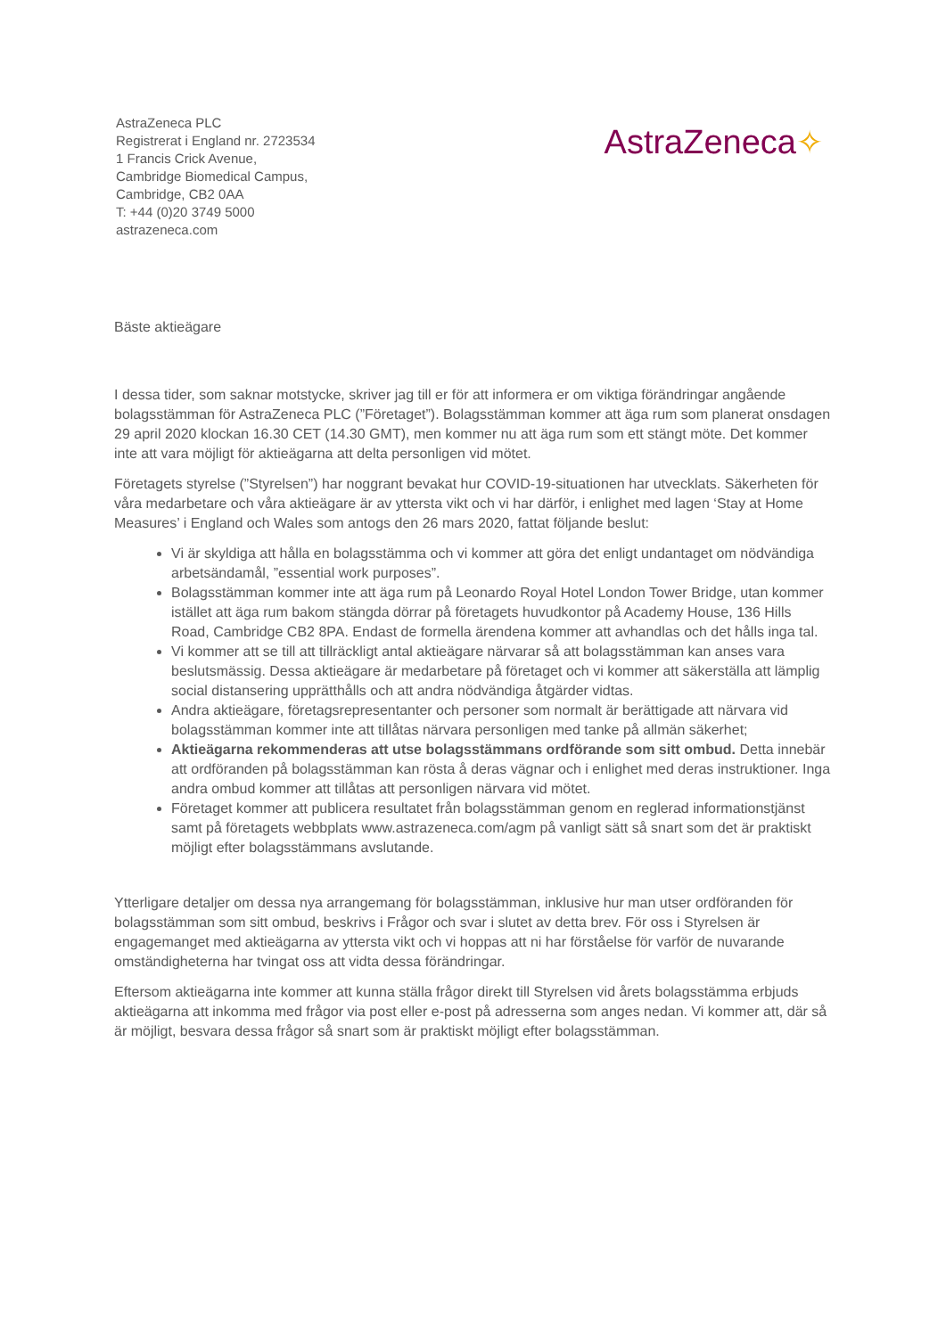AstraZeneca PLC
Registrerat i England nr. 2723534
1 Francis Crick Avenue,
Cambridge Biomedical Campus,
Cambridge, CB2 0AA
T: +44 (0)20 3749 5000
astrazeneca.com
AstraZeneca✧
Bäste aktieägare
I dessa tider, som saknar motstycke, skriver jag till er för att informera er om viktiga förändringar angående bolagsstämman för AstraZeneca PLC (”Företaget”). Bolagsstämman kommer att äga rum som planerat onsdagen 29 april 2020 klockan 16.30 CET (14.30 GMT), men kommer nu att äga rum som ett stängt möte. Det kommer inte att vara möjligt för aktieägarna att delta personligen vid mötet.
Företagets styrelse (”Styrelsen”) har noggrant bevakat hur COVID-19-situationen har utvecklats. Säkerheten för våra medarbetare och våra aktieägare är av yttersta vikt och vi har därför, i enlighet med lagen ‘Stay at Home Measures’ i England och Wales som antogs den 26 mars 2020, fattat följande beslut:
Vi är skyldiga att hålla en bolagsstämma och vi kommer att göra det enligt undantaget om nödvändiga arbetsändamål, ”essential work purposes”.
Bolagsstämman kommer inte att äga rum på Leonardo Royal Hotel London Tower Bridge, utan kommer istället att äga rum bakom stängda dörrar på företagets huvudkontor på Academy House, 136 Hills Road, Cambridge CB2 8PA. Endast de formella ärendena kommer att avhandlas och det hålls inga tal.
Vi kommer att se till att tillräckligt antal aktieägare närvarar så att bolagsstämman kan anses vara beslutsmässig. Dessa aktieägare är medarbetare på företaget och vi kommer att säkerställa att lämplig social distansering upprätthålls och att andra nödvändiga åtgärder vidtas.
Andra aktieägare, företagsrepresentanter och personer som normalt är berättigade att närvara vid bolagsstämman kommer inte att tillåtas närvara personligen med tanke på allmän säkerhet;
Aktieägarna rekommenderas att utse bolagsstämmans ordförande som sitt ombud. Detta innebär att ordföranden på bolagsstämman kan rösta å deras vägnar och i enlighet med deras instruktioner. Inga andra ombud kommer att tillåtas att personligen närvara vid mötet.
Företaget kommer att publicera resultatet från bolagsstämman genom en reglerad informationstjänst samt på företagets webbplats www.astrazeneca.com/agm på vanligt sätt så snart som det är praktiskt möjligt efter bolagsstämmans avslutande.
Ytterligare detaljer om dessa nya arrangemang för bolagsstämman, inklusive hur man utser ordföranden för bolagsstämman som sitt ombud, beskrivs i Frågor och svar i slutet av detta brev. För oss i Styrelsen är engagemanget med aktieägarna av yttersta vikt och vi hoppas att ni har förståelse för varför de nuvarande omständigheterna har tvingat oss att vidta dessa förändringar.
Eftersom aktieägarna inte kommer att kunna ställa frågor direkt till Styrelsen vid årets bolagsstämma erbjuds aktieägarna att inkomma med frågor via post eller e-post på adresserna som anges nedan. Vi kommer att, där så är möjligt, besvara dessa frågor så snart som är praktiskt möjligt efter bolagsstämman.